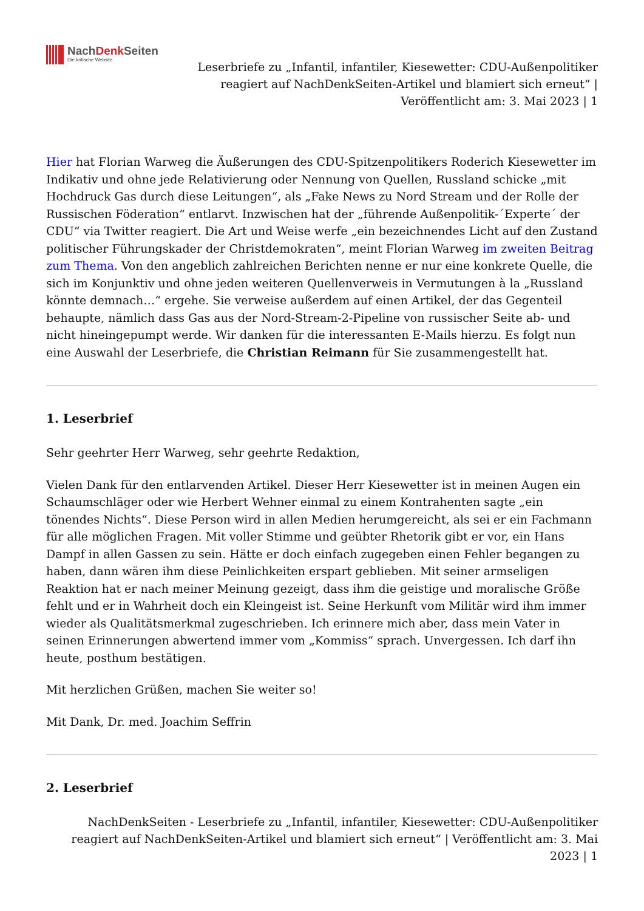NachDenk Seiten
Die kritische Website
Leserbriefe zu „Infantil, infantiler, Kiesewetter: CDU-Außenpolitiker reagiert auf NachDenkSeiten-Artikel und blamiert sich erneut“ | Veröffentlicht am: 3. Mai 2023 | 1
Hier hat Florian Warweg die Äußerungen des CDU-Spitzenpolitikers Roderich Kiesewetter im Indikativ und ohne jede Relativierung oder Nennung von Quellen, Russland schicke „mit Hochdruck Gas durch diese Leitungen“, als „Fake News zu Nord Stream und der Rolle der Russischen Föderation“ entlarvt. Inzwischen hat der „führende Außenpolitik-´Experte´ der CDU“ via Twitter reagiert. Die Art und Weise werfe „ein bezeichnendes Licht auf den Zustand politischer Führungskader der Christdemokraten“, meint Florian Warweg im zweiten Beitrag zum Thema. Von den angeblich zahlreichen Berichten nenne er nur eine konkrete Quelle, die sich im Konjunktiv und ohne jeden weiteren Quellenverweis in Vermutungen à la „Russland könnte demnach…“ ergehe. Sie verweise außerdem auf einen Artikel, der das Gegenteil behaupte, nämlich dass Gas aus der Nord-Stream-2-Pipeline von russischer Seite ab- und nicht hineingepumpt werde. Wir danken für die interessanten E-Mails hierzu. Es folgt nun eine Auswahl der Leserbriefe, die Christian Reimann für Sie zusammengestellt hat.
1. Leserbrief
Sehr geehrter Herr Warweg, sehr geehrte Redaktion,
Vielen Dank für den entlarvenden Artikel. Dieser Herr Kiesewetter ist in meinen Augen ein Schaumschläger oder wie Herbert Wehner einmal zu einem Kontrahenten sagte „ein tönendes Nichts“. Diese Person wird in allen Medien herumgereicht, als sei er ein Fachmann für alle möglichen Fragen. Mit voller Stimme und geübter Rhetorik gibt er vor, ein Hans Dampf in allen Gassen zu sein. Hätte er doch einfach zugegeben einen Fehler begangen zu haben, dann wären ihm diese Peinlichkeiten erspart geblieben. Mit seiner armseligen Reaktion hat er nach meiner Meinung gezeigt, dass ihm die geistige und moralische Größe fehlt und er in Wahrheit doch ein Kleingeist ist. Seine Herkunft vom Militär wird ihm immer wieder als Qualitätsmerkmal zugeschrieben. Ich erinnere mich aber, dass mein Vater in seinen Erinnerungen abwertend immer vom „Kommiss“ sprach. Unvergessen. Ich darf ihn heute, posthum bestätigen.
Mit herzlichen Grüßen, machen Sie weiter so!
Mit Dank, Dr. med. Joachim Seffrin
2. Leserbrief
NachDenkSeiten - Leserbriefe zu „Infantil, infantiler, Kiesewetter: CDU-Außenpolitiker reagiert auf NachDenkSeiten-Artikel und blamiert sich erneut“ | Veröffentlicht am: 3. Mai 2023 | 1